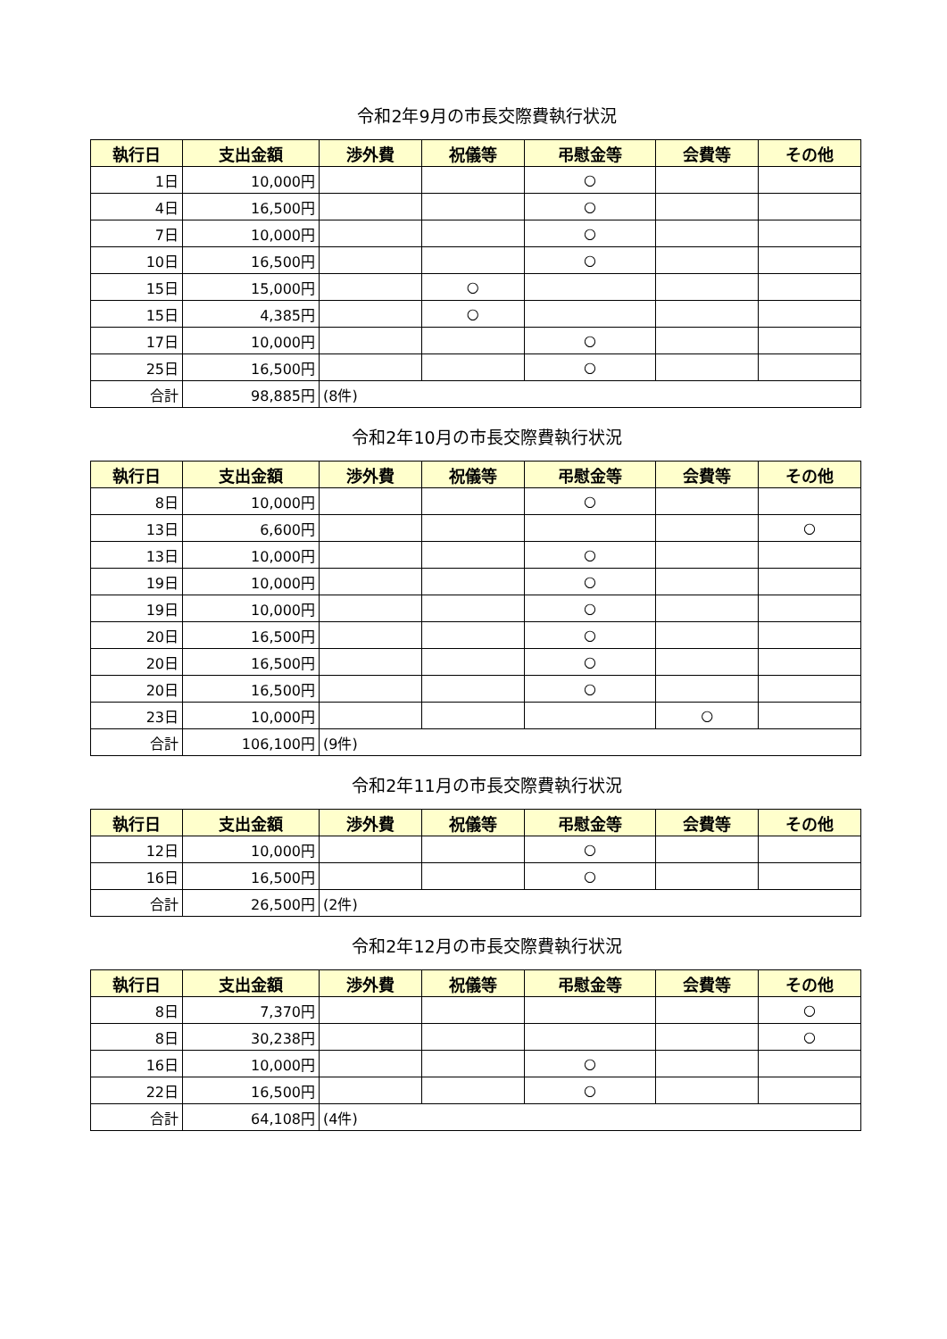令和2年9月の市長交際費執行状況
| 執行日 | 支出金額 | 渉外費 | 祝儀等 | 弔慰金等 | 会費等 | その他 |
| --- | --- | --- | --- | --- | --- | --- |
| 1日 | 10,000円 | | | ○ | | |
| 4日 | 16,500円 | | | ○ | | |
| 7日 | 10,000円 | | | ○ | | |
| 10日 | 16,500円 | | | ○ | | |
| 15日 | 15,000円 | | ○ | | | |
| 15日 | 4,385円 | | ○ | | | |
| 17日 | 10,000円 | | | ○ | | |
| 25日 | 16,500円 | | | ○ | | |
| 合計 | 98,885円 | (8件) | | | | |
令和2年10月の市長交際費執行状況
| 執行日 | 支出金額 | 渉外費 | 祝儀等 | 弔慰金等 | 会費等 | その他 |
| --- | --- | --- | --- | --- | --- | --- |
| 8日 | 10,000円 | | | ○ | | |
| 13日 | 6,600円 | | | | | ○ |
| 13日 | 10,000円 | | | ○ | | |
| 19日 | 10,000円 | | | ○ | | |
| 19日 | 10,000円 | | | ○ | | |
| 20日 | 16,500円 | | | ○ | | |
| 20日 | 16,500円 | | | ○ | | |
| 20日 | 16,500円 | | | ○ | | |
| 23日 | 10,000円 | | | | ○ | |
| 合計 | 106,100円 | (9件) | | | | |
令和2年11月の市長交際費執行状況
| 執行日 | 支出金額 | 渉外費 | 祝儀等 | 弔慰金等 | 会費等 | その他 |
| --- | --- | --- | --- | --- | --- | --- |
| 12日 | 10,000円 | | | ○ | | |
| 16日 | 16,500円 | | | ○ | | |
| 合計 | 26,500円 | (2件) | | | | |
令和2年12月の市長交際費執行状況
| 執行日 | 支出金額 | 渉外費 | 祝儀等 | 弔慰金等 | 会費等 | その他 |
| --- | --- | --- | --- | --- | --- | --- |
| 8日 | 7,370円 | | | | | ○ |
| 8日 | 30,238円 | | | | | ○ |
| 16日 | 10,000円 | | | ○ | | |
| 22日 | 16,500円 | | | ○ | | |
| 合計 | 64,108円 | (4件) | | | | |